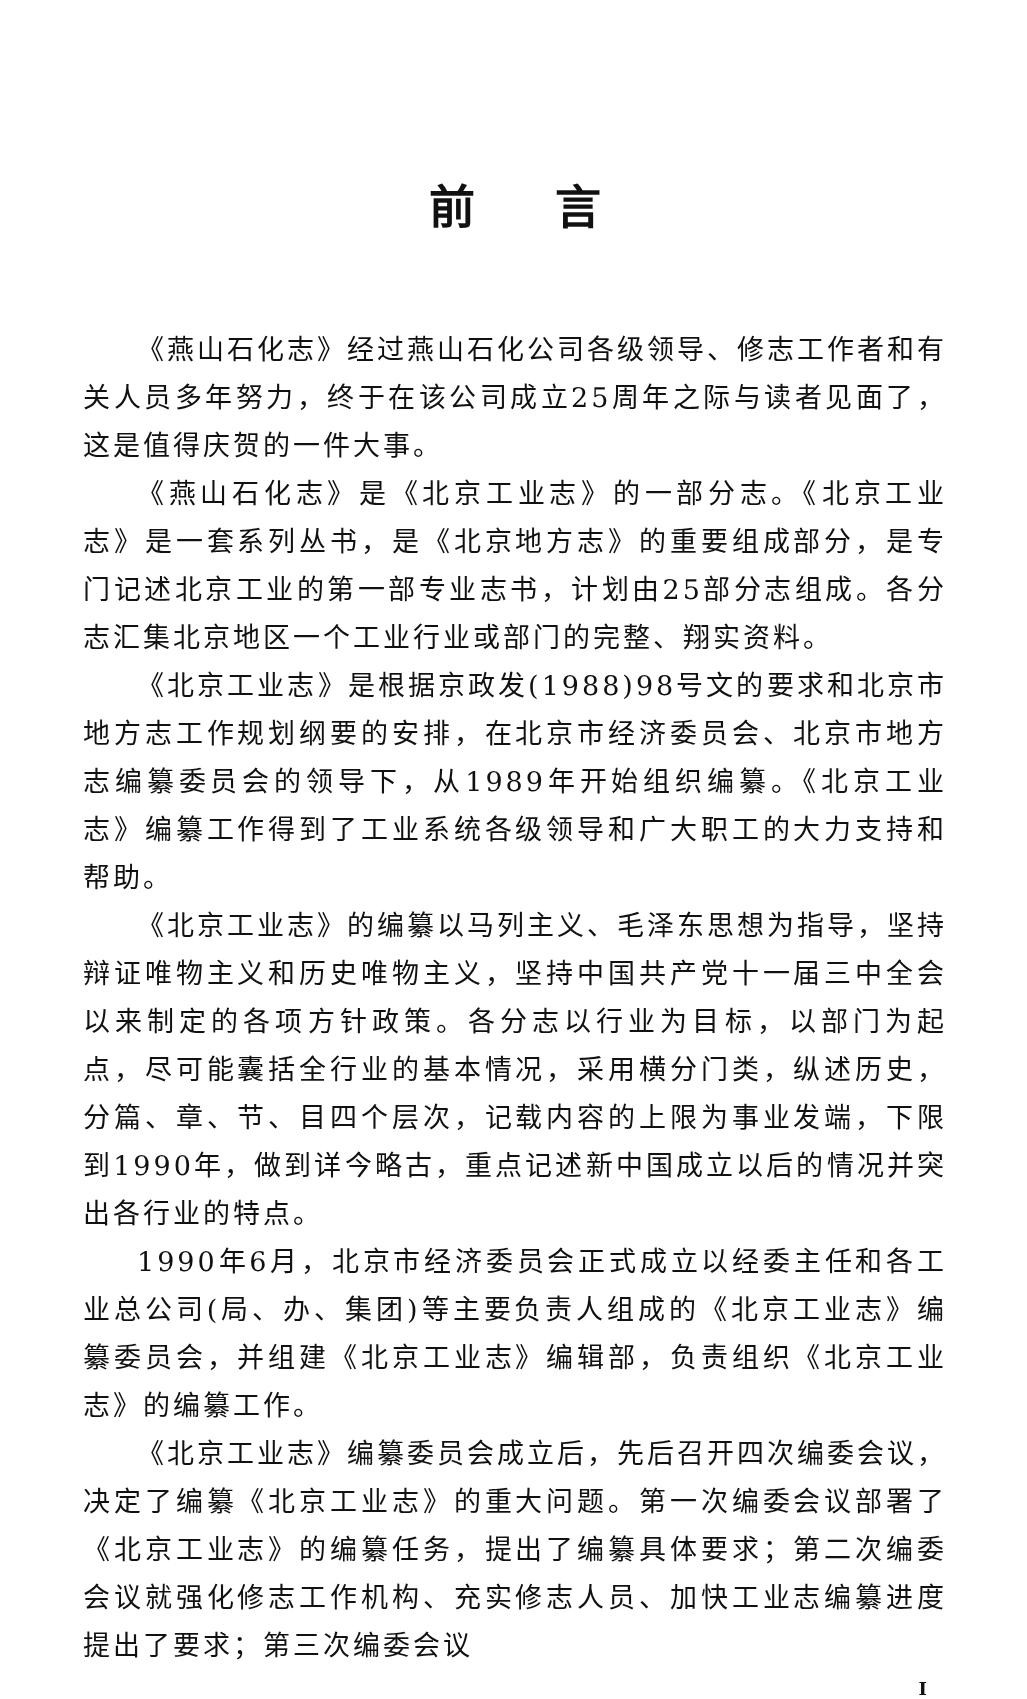前言
《燕山石化志》经过燕山石化公司各级领导、修志工作者和有关人员多年努力，终于在该公司成立25周年之际与读者见面了，这是值得庆贺的一件大事。
《燕山石化志》是《北京工业志》的一部分志。《北京工业志》是一套系列丛书，是《北京地方志》的重要组成部分，是专门记述北京工业的第一部专业志书，计划由25部分志组成。各分志汇集北京地区一个工业行业或部门的完整、翔实资料。
《北京工业志》是根据京政发(1988)98号文的要求和北京市地方志工作规划纲要的安排，在北京市经济委员会、北京市地方志编纂委员会的领导下，从1989年开始组织编纂。《北京工业志》编纂工作得到了工业系统各级领导和广大职工的大力支持和帮助。
《北京工业志》的编纂以马列主义、毛泽东思想为指导，坚持辩证唯物主义和历史唯物主义，坚持中国共产党十一届三中全会以来制定的各项方针政策。各分志以行业为目标，以部门为起点，尽可能囊括全行业的基本情况，采用横分门类，纵述历史，分篇、章、节、目四个层次，记载内容的上限为事业发端，下限到1990年，做到详今略古，重点记述新中国成立以后的情况并突出各行业的特点。
1990年6月，北京市经济委员会正式成立以经委主任和各工业总公司(局、办、集团)等主要负责人组成的《北京工业志》编纂委员会，并组建《北京工业志》编辑部，负责组织《北京工业志》的编纂工作。
《北京工业志》编纂委员会成立后，先后召开四次编委会议，决定了编纂《北京工业志》的重大问题。第一次编委会议部署了《北京工业志》的编纂任务，提出了编纂具体要求；第二次编委会议就强化修志工作机构、充实修志人员、加快工业志编纂进度提出了要求；第三次编委会议
Ⅰ